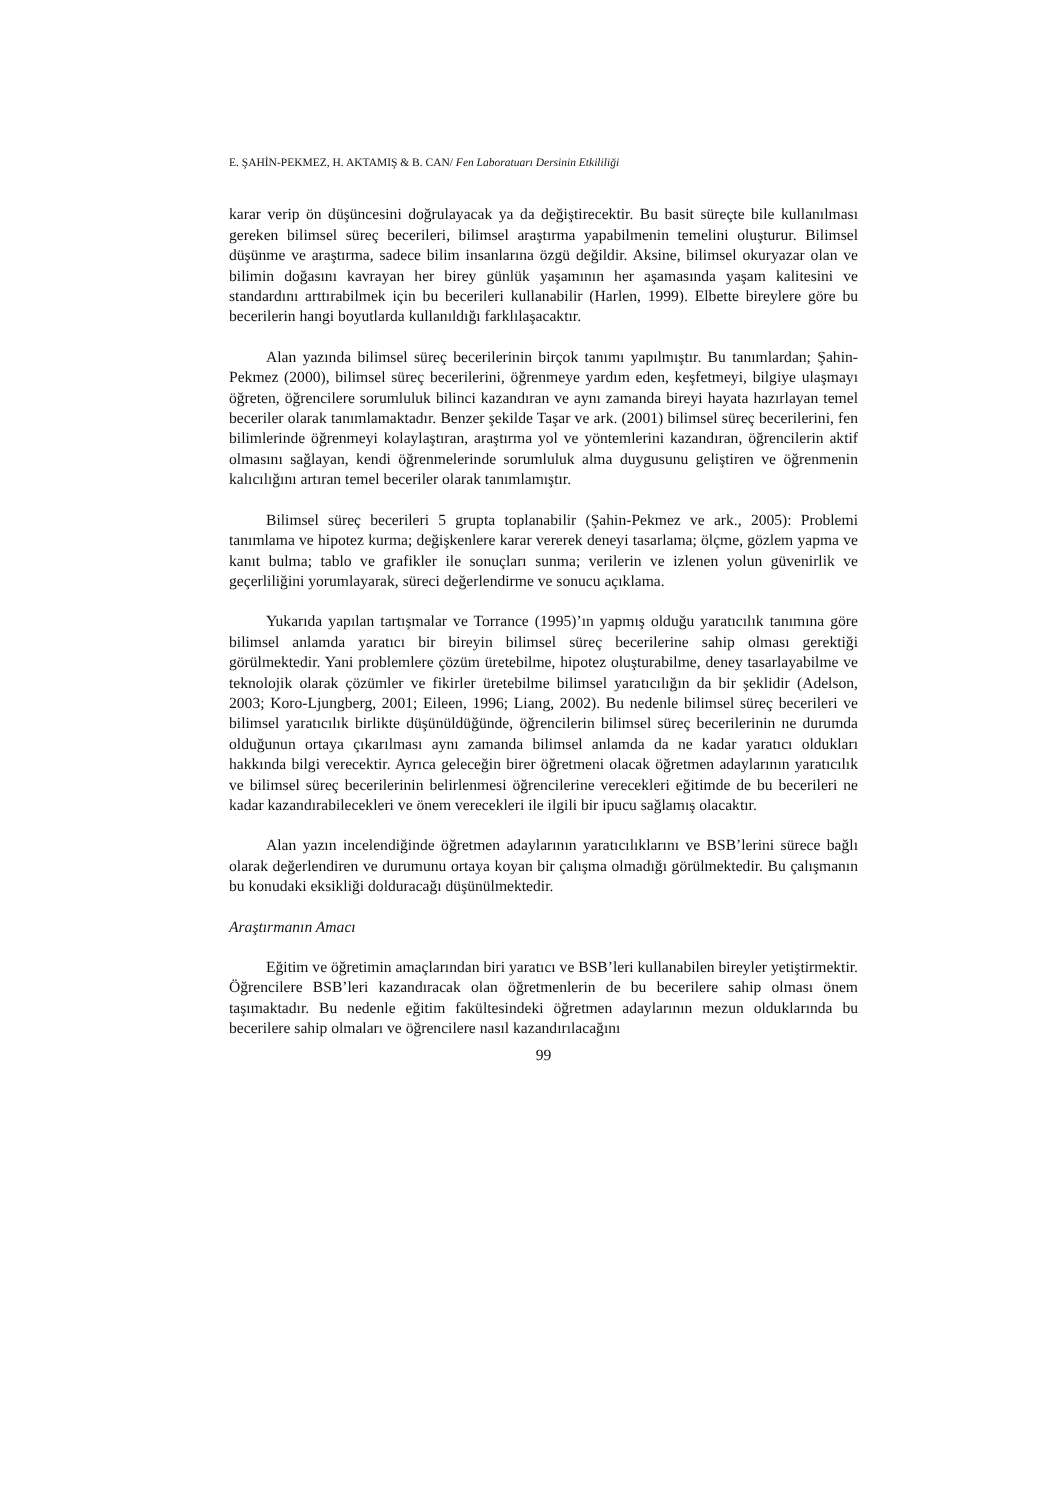E. ŞAHİN-PEKMEZ, H. AKTAMIŞ & B. CAN/ Fen Laboratuarı Dersinin Etkililiği
karar verip ön düşüncesini doğrulayacak ya da değiştirecektir. Bu basit süreçte bile kullanılması gereken bilimsel süreç becerileri, bilimsel araştırma yapabilmenin temelini oluşturur. Bilimsel düşünme ve araştırma, sadece bilim insanlarına özgü değildir. Aksine, bilimsel okuryazar olan ve bilimin doğasını kavrayan her birey günlük yaşamının her aşamasında yaşam kalitesini ve standardını arttırabilmek için bu becerileri kullanabilir (Harlen, 1999). Elbette bireylere göre bu becerilerin hangi boyutlarda kullanıldığı farklılaşacaktır.
Alan yazında bilimsel süreç becerilerinin birçok tanımı yapılmıştır. Bu tanımlardan; Şahin-Pekmez (2000), bilimsel süreç becerilerini, öğrenmeye yardım eden, keşfetmeyi, bilgiye ulaşmayı öğreten, öğrencilere sorumluluk bilinci kazandıran ve aynı zamanda bireyi hayata hazırlayan temel beceriler olarak tanımlamaktadır. Benzer şekilde Taşar ve ark. (2001) bilimsel süreç becerilerini, fen bilimlerinde öğrenmeyi kolaylaştıran, araştırma yol ve yöntemlerini kazandıran, öğrencilerin aktif olmasını sağlayan, kendi öğrenmelerinde sorumluluk alma duygusunu geliştiren ve öğrenmenin kalıcılığını artıran temel beceriler olarak tanımlamıştır.
Bilimsel süreç becerileri 5 grupta toplanabilir (Şahin-Pekmez ve ark., 2005): Problemi tanımlama ve hipotez kurma; değişkenlere karar vererek deneyi tasarlama; ölçme, gözlem yapma ve kanıt bulma; tablo ve grafikler ile sonuçları sunma; verilerin ve izlenen yolun güvenirlik ve geçerliliğini yorumlayarak, süreci değerlendirme ve sonucu açıklama.
Yukarıda yapılan tartışmalar ve Torrance (1995)’ın yapmış olduğu yaratıcılık tanımına göre bilimsel anlamda yaratıcı bir bireyin bilimsel süreç becerilerine sahip olması gerektiği görülmektedir. Yani problemlere çözüm üretebilme, hipotez oluşturabilme, deney tasarlayabilme ve teknolojik olarak çözümler ve fikirler üretebilme bilimsel yaratıcılığın da bir şeklidir (Adelson, 2003; Koro-Ljungberg, 2001; Eileen, 1996; Liang, 2002). Bu nedenle bilimsel süreç becerileri ve bilimsel yaratıcılık birlikte düşünüldüğünde, öğrencilerin bilimsel süreç becerilerinin ne durumda olduğunun ortaya çıkarılması aynı zamanda bilimsel anlamda da ne kadar yaratıcı oldukları hakkında bilgi verecektir. Ayrıca geleceğin birer öğretmeni olacak öğretmen adaylarının yaratıcılık ve bilimsel süreç becerilerinin belirlenmesi öğrencilerine verecekleri eğitimde de bu becerileri ne kadar kazandırabilecekleri ve önem verecekleri ile ilgili bir ipucu sağlamış olacaktır.
Alan yazın incelendiğinde öğretmen adaylarının yaratıcılıklarını ve BSB’lerini sürece bağlı olarak değerlendiren ve durumunu ortaya koyan bir çalışma olmadığı görülmektedir. Bu çalışmanın bu konudaki eksikliği dolduracağı düşünülmektedir.
Araştırmanın Amacı
Eğitim ve öğretimin amaçlarından biri yaratıcı ve BSB’leri kullanabilen bireyler yetiştirmektir. Öğrencilere BSB’leri kazandıracak olan öğretmenlerin de bu becerilere sahip olması önem taşımaktadır. Bu nedenle eğitim fakültesindeki öğretmen adaylarının mezun olduklarında bu becerilere sahip olmaları ve öğrencilere nasıl kazandırılacağını
99